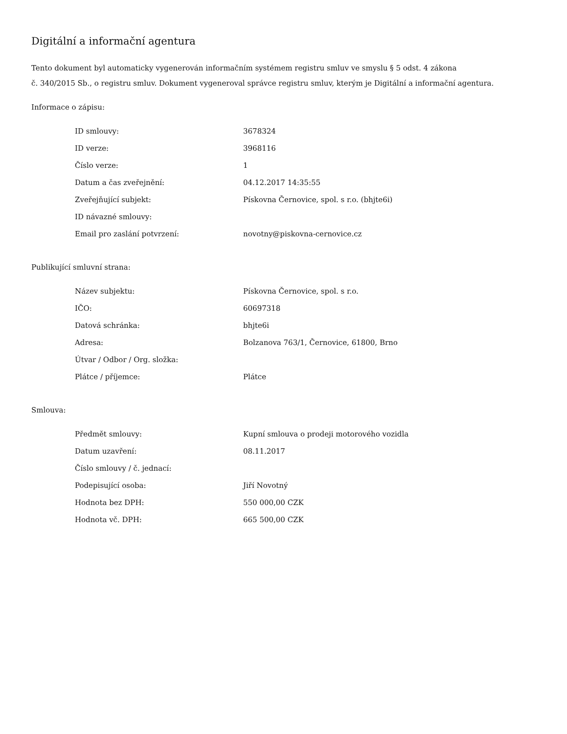Digitální a informační agentura
Tento dokument byl automaticky vygenerován informačním systémem registru smluv ve smyslu § 5 odst. 4 zákona
č. 340/2015 Sb., o registru smluv. Dokument vygeneroval správce registru smluv, kterým je Digitální a informační agentura.
Informace o zápisu:
| ID smlouvy: | 3678324 |
| ID verze: | 3968116 |
| Číslo verze: | 1 |
| Datum a čas zveřejnění: | 04.12.2017 14:35:55 |
| Zveřejňující subjekt: | Pískovna Černovice, spol. s r.o. (bhjte6i) |
| ID návazné smlouvy: | |
| Email pro zaslání potvrzení: | novotny@piskovna-cernovice.cz |
Publikující smluvní strana:
| Název subjektu: | Pískovna Černovice, spol. s r.o. |
| IČO: | 60697318 |
| Datová schránka: | bhjte6i |
| Adresa: | Bolzanova 763/1, Černovice, 61800, Brno |
| Útvar / Odbor / Org. složka: | |
| Plátce / příjemce: | Plátce |
Smlouva:
| Předmět smlouvy: | Kupní smlouva o prodeji motorového vozidla |
| Datum uzavření: | 08.11.2017 |
| Číslo smlouvy / č. jednací: | |
| Podepisující osoba: | Jiří Novotný |
| Hodnota bez DPH: | 550 000,00 CZK |
| Hodnota vč. DPH: | 665 500,00 CZK |